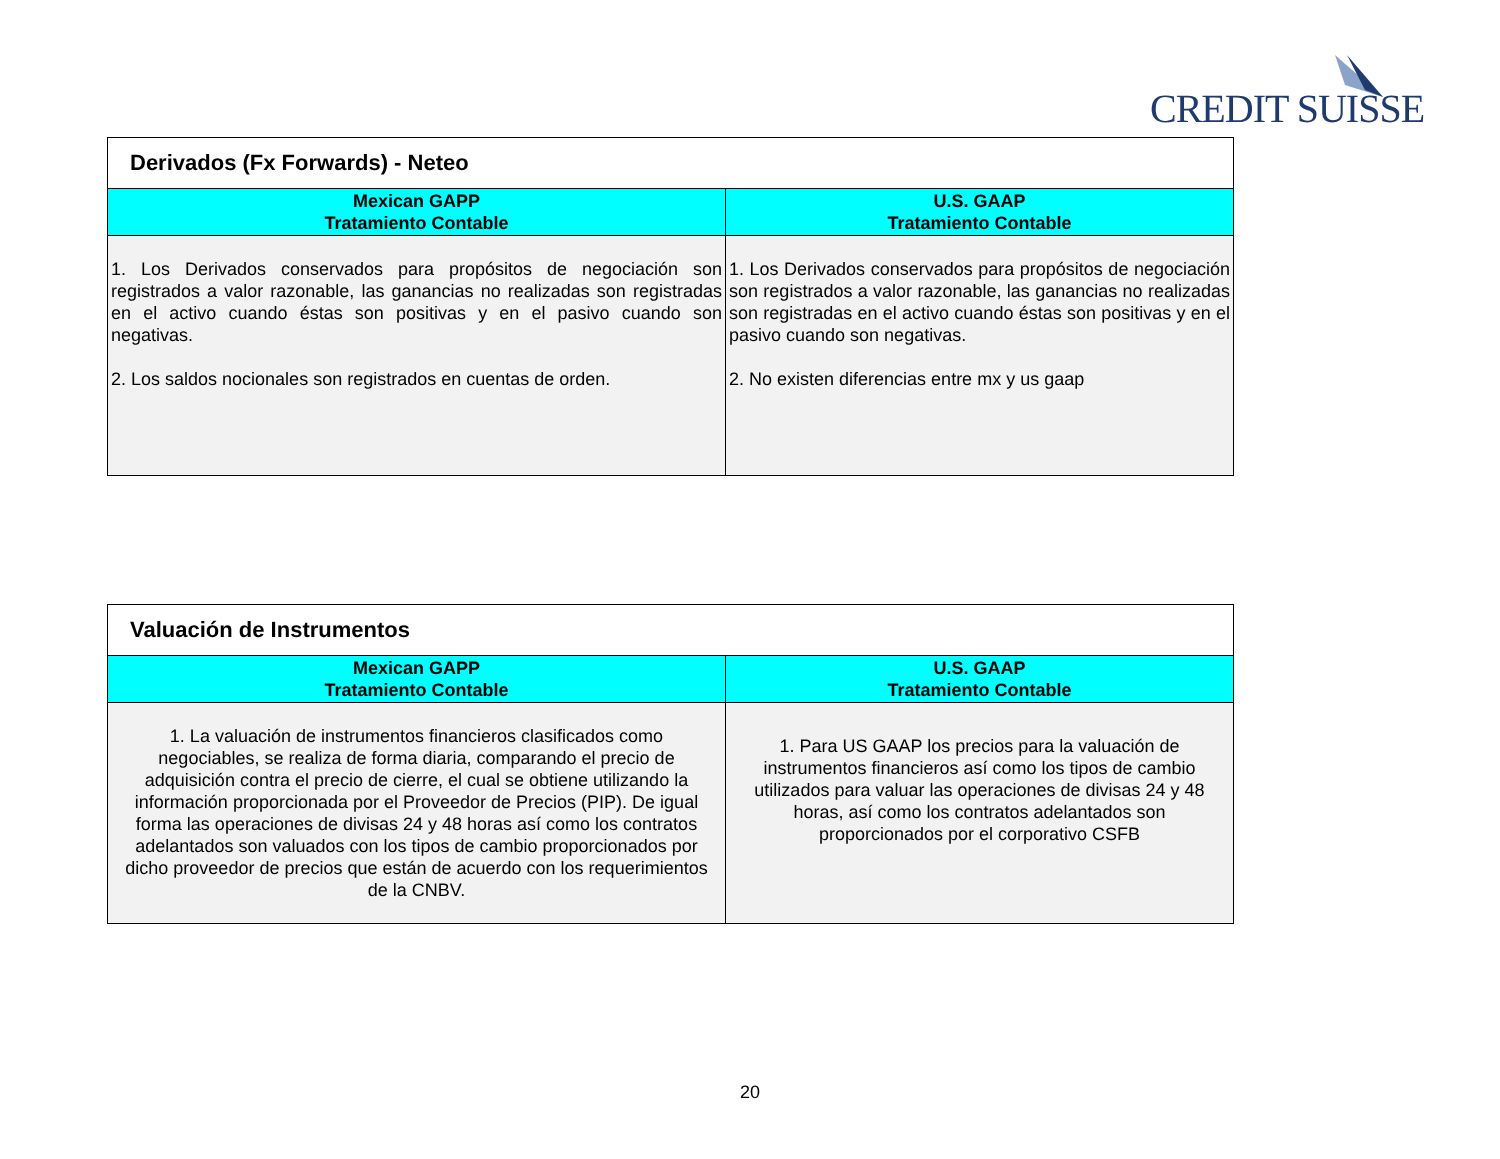CREDIT SUISSE
| Derivados (Fx Forwards) - Neteo | |
| --- | --- |
| Mexican GAPP Tratamiento Contable | U.S. GAAP Tratamiento Contable |
| 1. Los Derivados conservados para propósitos de negociación son registrados a valor razonable, las ganancias no realizadas son registradas en el activo cuando éstas son positivas y en el pasivo cuando son negativas. 2. Los saldos nocionales son registrados en cuentas de orden. | 1. Los Derivados conservados para propósitos de negociación son registrados a valor razonable, las ganancias no realizadas son registradas en el activo cuando éstas son positivas y en el pasivo cuando son negativas. 2. No existen diferencias entre mx y us gaap |
| Valuación de Instrumentos | |
| --- | --- |
| Mexican GAPP Tratamiento Contable | U.S. GAAP Tratamiento Contable |
| 1. La valuación de instrumentos financieros clasificados como negociables, se realiza de forma diaria, comparando el precio de adquisición contra el precio de cierre, el cual se obtiene utilizando la información proporcionada por el Proveedor de Precios (PIP). De igual forma las operaciones de divisas 24 y 48 horas así como los contratos adelantados son valuados con los tipos de cambio proporcionados por dicho proveedor de precios que están de acuerdo con los requerimientos de la CNBV. | 1. Para US GAAP los precios para la valuación de instrumentos financieros así como los tipos de cambio utilizados para valuar las operaciones de divisas 24 y 48 horas, así como los contratos adelantados son proporcionados por el corporativo CSFB |
20